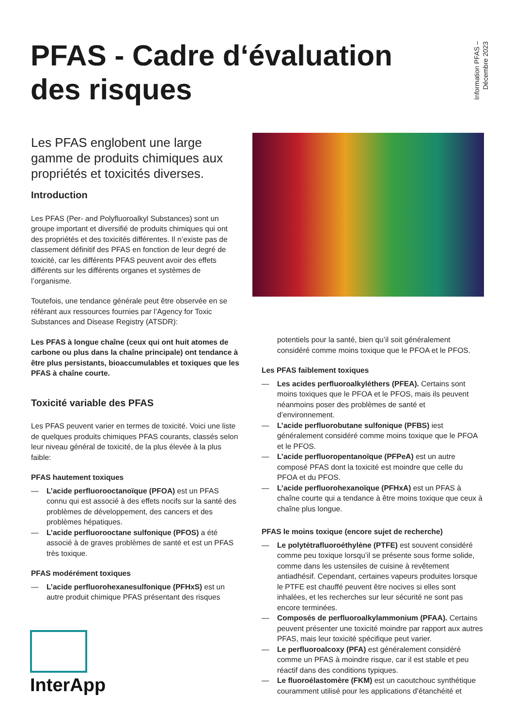PFAS - Cadre d‘évaluation des risques
Information PFAS –
Décembre 2023
Les PFAS englobent une large gamme de produits chimiques aux propriétés et toxicités diverses.
Introduction
Les PFAS (Per- and Polyfluoroalkyl Substances) sont un groupe important et diversifié de produits chimiques qui ont des propriétés et des toxicités différentes. Il n’existe pas de classement définitif des PFAS en fonction de leur degré de toxicité, car les différents PFAS peuvent avoir des effets différents sur les différents organes et systèmes de l’organisme.
Toutefois, une tendance générale peut être observée en se référant aux ressources fournies par l’Agency for Toxic Substances and Disease Registry (ATSDR):
Les PFAS à longue chaîne (ceux qui ont huit atomes de carbone ou plus dans la chaîne principale) ont tendance à être plus persistants, bioaccumulables et toxiques que les PFAS à chaîne courte.
Toxicité variable des PFAS
Les PFAS peuvent varier en termes de toxicité. Voici une liste de quelques produits chimiques PFAS courants, classés selon leur niveau général de toxicité, de la plus élevée à la plus faible:
PFAS hautement toxiques
— L’acide perfluorooctanoïque (PFOA) est un PFAS connu qui est associé à des effets nocifs sur la santé des problèmes de développement, des cancers et des problèmes hépatiques.
— L’acide perfluorooctane sulfonique (PFOS) a été associé à de graves problèmes de santé et est un PFAS très toxique.
PFAS modérément toxiques
— L’acide perfluorohexanesulfonique (PFHxS) est un autre produit chimique PFAS présentant des risques
potentiels pour la santé, bien qu’il soit généralement considéré comme moins toxique que le PFOA et le PFOS.
Les PFAS faiblement toxiques
— Les acides perfluoroalkyléthers (PFEA). Certains sont moins toxiques que le PFOA et le PFOS, mais ils peuvent néanmoins poser des problèmes de santé et d’environnement.
— L’acide perfluorobutane sulfonique (PFBS) iest généralement considéré comme moins toxique que le PFOA et le PFOS.
— L’acide perfluoropentanoïque (PFPeA) est un autre composé PFAS dont la toxicité est moindre que celle du PFOA et du PFOS.
— L’acide perfluorohexanoïque (PFHxA) est un PFAS à chaîne courte qui a tendance à être moins toxique que ceux à chaîne plus longue.
PFAS le moins toxique (encore sujet de recherche)
— Le polytétrafluoroéthylène (PTFE) est souvent considéré comme peu toxique lorsqu’il se présente sous forme solide, comme dans les ustensiles de cuisine à revêtement antiadhésif. Cependant, certaines vapeurs produites lorsque le PTFE est chauffé peuvent être nocives si elles sont inhalées, et les recherches sur leur sécurité ne sont pas encore terminées.
— Composés de perfluoroalkylammonium (PFAA). Certains peuvent présenter une toxicité moindre par rapport aux autres PFAS, mais leur toxicité spécifique peut varier.
— Le perfluoroalcoxy (PFA) est généralement considéré comme un PFAS à moindre risque, car il est stable et peu réactif dans des conditions typiques.
— Le fluoroélastomère (FKM) est un caoutchouc synthétique couramment utilisé pour les applications d’étanchéité et
InterApp